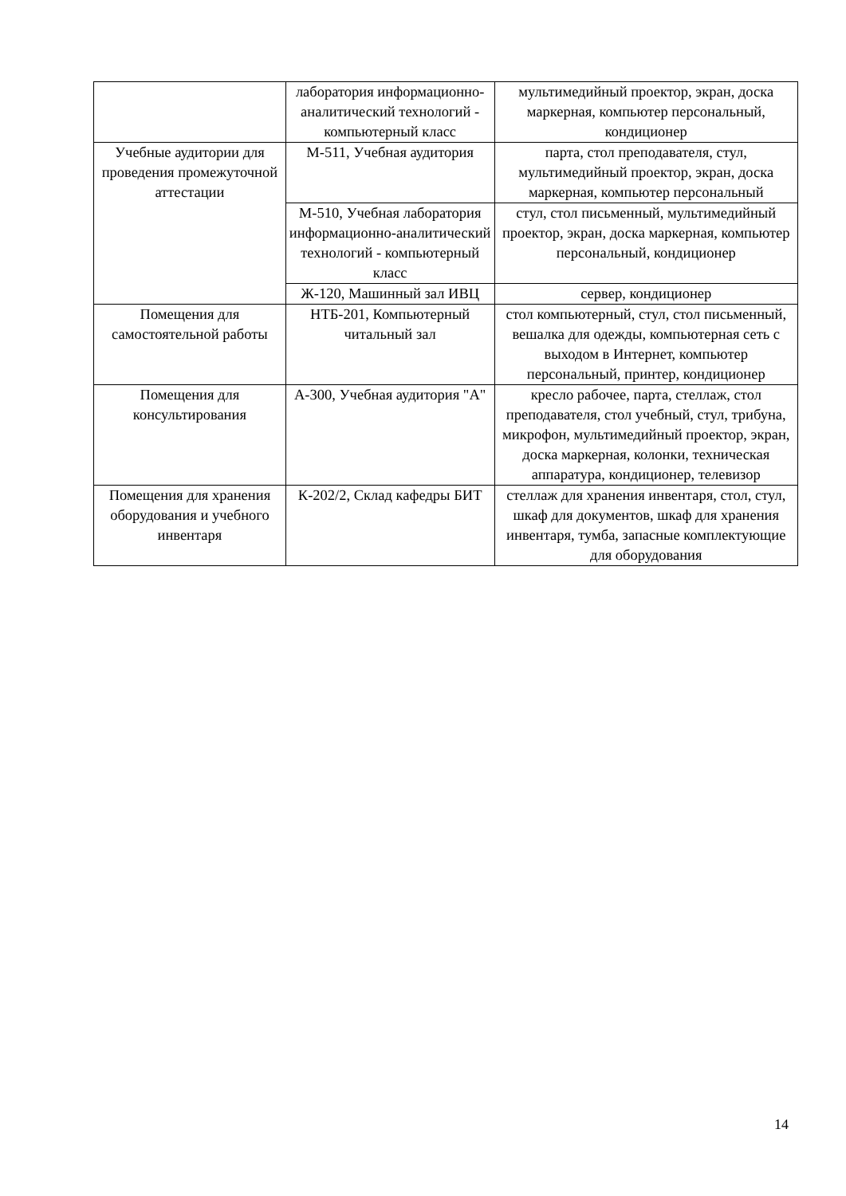| | лаборатория информационно-аналитический технологий - компьютерный класс | мультимедийный проектор, экран, доска маркерная, компьютер персональный, кондиционер |
| Учебные аудитории для проведения промежуточной аттестации | М-511, Учебная аудитория | парта, стол преподавателя, стул, мультимедийный проектор, экран, доска маркерная, компьютер персональный |
| | М-510, Учебная лаборатория информационно-аналитический технологий - компьютерный класс | стул, стол письменный, мультимедийный проектор, экран, доска маркерная, компьютер персональный, кондиционер |
| | Ж-120, Машинный зал ИВЦ | сервер, кондиционер |
| Помещения для самостоятельной работы | НТБ-201, Компьютерный читальный зал | стол компьютерный, стул, стол письменный, вешалка для одежды, компьютерная сеть с выходом в Интернет, компьютер персональный, принтер, кондиционер |
| Помещения для консультирования | А-300, Учебная аудитория "А" | кресло рабочее, парта, стеллаж, стол преподавателя, стол учебный, стул, трибуна, микрофон, мультимедийный проектор, экран, доска маркерная, колонки, техническая аппаратура, кондиционер, телевизор |
| Помещения для хранения оборудования и учебного инвентаря | К-202/2, Склад кафедры БИТ | стеллаж для хранения инвентаря, стол, стул, шкаф для документов, шкаф для хранения инвентаря, тумба, запасные комплектующие для оборудования |
14